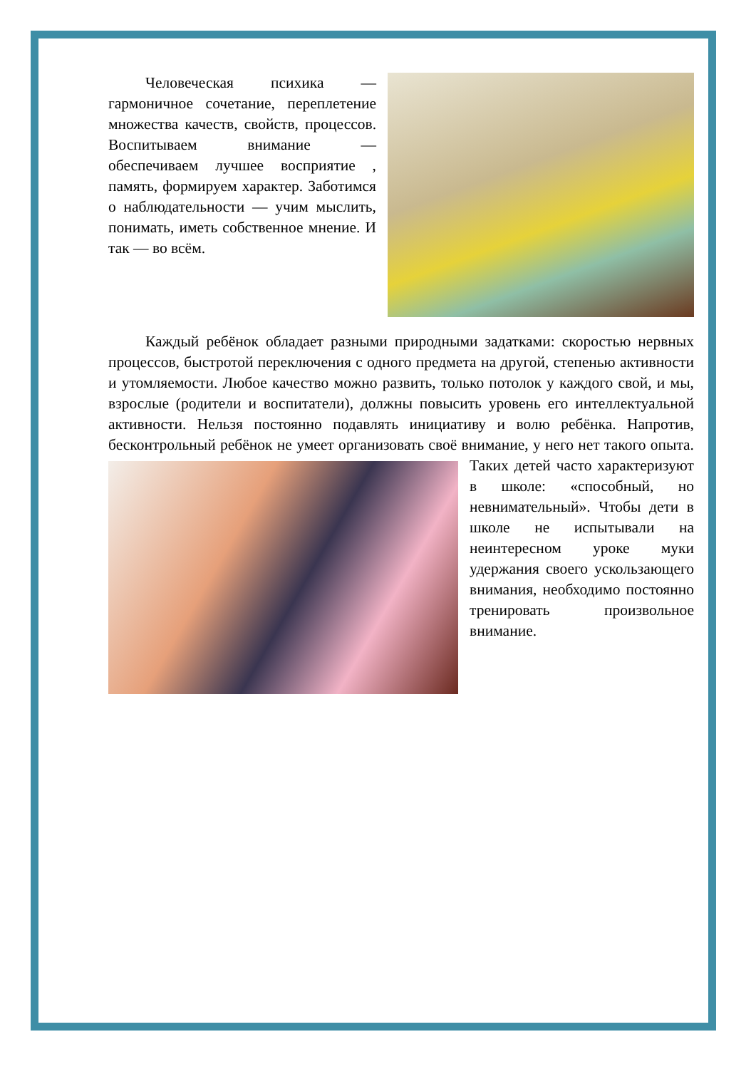Человеческая психика — гармоничное сочетание, переплетение множества качеств, свойств, процессов. Воспитываем внимание — обеспечиваем лучшее восприятие , память, формируем характер. Заботимся о наблюдательности — учим мыслить, понимать, иметь собственное мнение. И так — во всём.
Каждый ребёнок обладает разными природными задатками: скоростью нервных процессов, быстротой переключения с одного предмета на другой, степенью активности и утомляемости. Любое качество можно развить, только потолок у каждого свой, и мы, взрослые (родители и воспитатели), должны повысить уровень его интеллектуальной активности. Нельзя постоянно подавлять инициативу и волю ребёнка. Напротив, бесконтрольный ребёнок не умеет организовать своё внимание, у него нет такого опыта. Таких детей часто характеризуют в школе: «способный, но невнимательный». Чтобы дети в школе не испытывали на неинтересном уроке муки удержания своего ускользающего внимания, необходимо постоянно тренировать произвольное внимание.